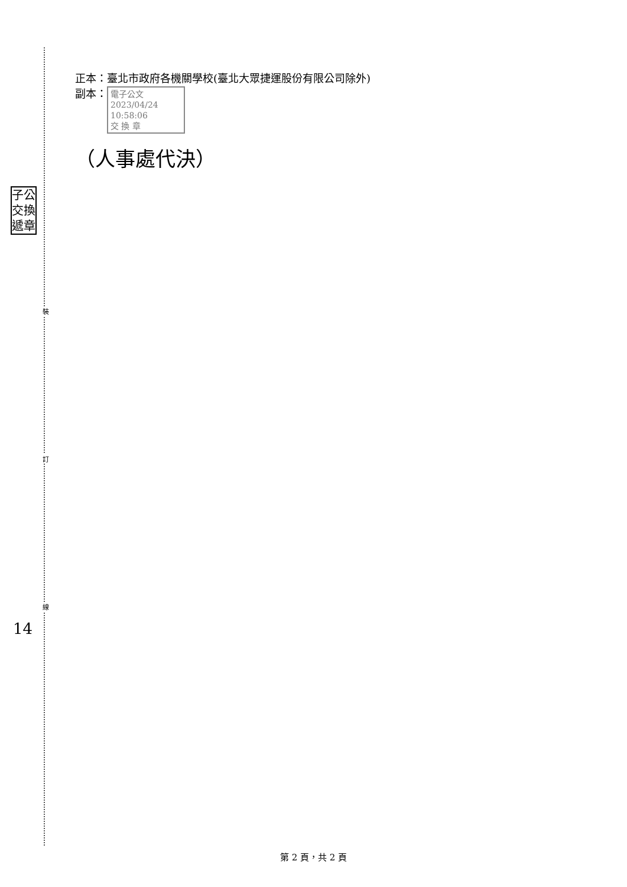裝
訂
線
子公 交換 遞章
正本：臺北市政府各機關學校(臺北大眾捷運股份有限公司除外)
副本： 電子公文 2023/04/24 10:58:06
交 換 章
（人事處代決）
14
第 2 頁，共 2 頁